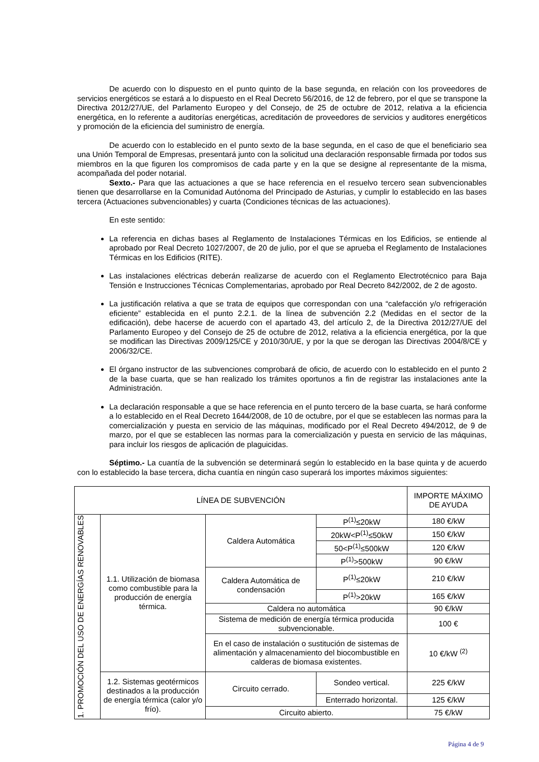De acuerdo con lo dispuesto en el punto quinto de la base segunda, en relación con los proveedores de servicios energéticos se estará a lo dispuesto en el Real Decreto 56/2016, de 12 de febrero, por el que se transpone la Directiva 2012/27/UE, del Parlamento Europeo y del Consejo, de 25 de octubre de 2012, relativa a la eficiencia energética, en lo referente a auditorías energéticas, acreditación de proveedores de servicios y auditores energéticos y promoción de la eficiencia del suministro de energía.
De acuerdo con lo establecido en el punto sexto de la base segunda, en el caso de que el beneficiario sea una Unión Temporal de Empresas, presentará junto con la solicitud una declaración responsable firmada por todos sus miembros en la que figuren los compromisos de cada parte y en la que se designe al representante de la misma, acompañada del poder notarial.
Sexto.- Para que las actuaciones a que se hace referencia en el resuelvo tercero sean subvencionables tienen que desarrollarse en la Comunidad Autónoma del Principado de Asturias, y cumplir lo establecido en las bases tercera (Actuaciones subvencionables) y cuarta (Condiciones técnicas de las actuaciones).
En este sentido:
La referencia en dichas bases al Reglamento de Instalaciones Térmicas en los Edificios, se entiende al aprobado por Real Decreto 1027/2007, de 20 de julio, por el que se aprueba el Reglamento de Instalaciones Térmicas en los Edificios (RITE).
Las instalaciones eléctricas deberán realizarse de acuerdo con el Reglamento Electrotécnico para Baja Tensión e Instrucciones Técnicas Complementarias, aprobado por Real Decreto 842/2002, de 2 de agosto.
La justificación relativa a que se trata de equipos que correspondan con una “calefacción y/o refrigeración eficiente” establecida en el punto 2.2.1. de la línea de subvención 2.2 (Medidas en el sector de la edificación), debe hacerse de acuerdo con el apartado 43, del artículo 2, de la Directiva 2012/27/UE del Parlamento Europeo y del Consejo de 25 de octubre de 2012, relativa a la eficiencia energética, por la que se modifican las Directivas 2009/125/CE y 2010/30/UE, y por la que se derogan las Directivas 2004/8/CE y 2006/32/CE.
El órgano instructor de las subvenciones comprobará de oficio, de acuerdo con lo establecido en el punto 2 de la base cuarta, que se han realizado los trámites oportunos a fin de registrar las instalaciones ante la Administración.
La declaración responsable a que se hace referencia en el punto tercero de la base cuarta, se hará conforme a lo establecido en el Real Decreto 1644/2008, de 10 de octubre, por el que se establecen las normas para la comercialización y puesta en servicio de las máquinas, modificado por el Real Decreto 494/2012, de 9 de marzo, por el que se establecen las normas para la comercialización y puesta en servicio de las máquinas, para incluir los riesgos de aplicación de plaguicidas.
Séptimo.- La cuantía de la subvención se determinará según lo establecido en la base quinta y de acuerdo con lo establecido la base tercera, dicha cuantía en ningún caso superará los importes máximos siguientes:
| LÍNEA DE SUBVENCIÓN | | | | IMPORTE MÁXIMO DE AYUDA |
| 1. PROMOCIÓN DEL USO DE ENERGÍAS RENOVABLES | 1.1. Utilización de biomasa como combustible para la producción de energía térmica. | Caldera Automática | P<sup>(1)</sup>≤20kW | 180 €/kW |
| | | | 20kW<P<sup>(1)</sup>≤50kW | 150 €/kW |
| | | | 50<P<sup>(1)</sup>≤500kW | 120 €/kW |
| | | | P<sup>(1)</sup>>500kW | 90 €/kW |
| | | Caldera Automática de condensación | P<sup>(1)</sup>≤20kW | 210 €/kW |
| | | | P<sup>(1)</sup>>20kW | 165 €/kW |
| | | Caldera no automática | | 90 €/kW |
| | | Sistema de medición de energía térmica producida subvencionable. | | 100 € |
| | | En el caso de instalación o sustitución de sistemas de alimentación y almacenamiento del biocombustible en calderas de biomasa existentes. | | 10 €/kW <sup>(2)</sup> |
| | 1.2. Sistemas geotérmicos destinados a la producción de energía térmica (calor y/o frío). | Circuito cerrado. | Sondeo vertical. | 225 €/kW |
| | | | Enterrado horizontal. | 125 €/kW |
| | | Circuito abierto. | | 75 €/kW |
Página 4 de 9